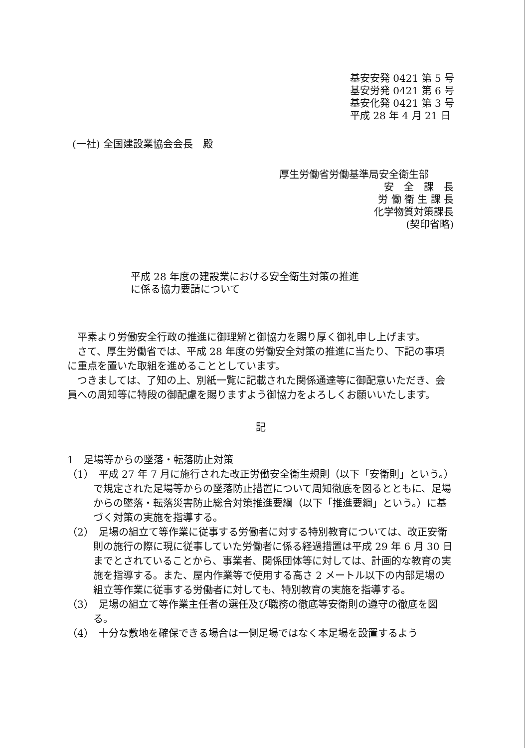基安安発 0421 第 5 号
基安労発 0421 第 6 号
基安化発 0421 第 3 号
平成 28 年 4 月 21 日
(一社) 全国建設業協会会長　殿
厚生労働省労働基準局安全衛生部
安　全　課　長
労 働 衛 生 課 長
化学物質対策課長
(契印省略)
平成 28 年度の建設業における安全衛生対策の推進
に係る協力要請について
平素より労働安全行政の推進に御理解と御協力を賜り厚く御礼申し上げます。
さて、厚生労働省では、平成 28 年度の労働安全対策の推進に当たり、下記の事項に重点を置いた取組を進めることとしています。
つきましては、了知の上、別紙一覧に記載された関係通達等に御配意いただき、会員への周知等に特段の御配慮を賜りますよう御協力をよろしくお願いいたします。
記
1　足場等からの墜落・転落防止対策
（1）　平成 27 年 7 月に施行された改正労働安全衛生規則（以下「安衛則」という。）で規定された足場等からの墜落防止措置について周知徹底を図るとともに、足場からの墜落・転落災害防止総合対策推進要綱（以下「推進要綱」という。）に基づく対策の実施を指導する。
（2）　足場の組立て等作業に従事する労働者に対する特別教育については、改正安衛則の施行の際に現に従事していた労働者に係る経過措置は平成 29 年 6 月 30 日までとされていることから、事業者、関係団体等に対しては、計画的な教育の実施を指導する。また、屋内作業等で使用する高さ 2 メートル以下の内部足場の組立等作業に従事する労働者に対しても、特別教育の実施を指導する。
（3）　足場の組立て等作業主任者の選任及び職務の徹底等安衛則の遵守の徹底を図る。
（4）　十分な敷地を確保できる場合は一側足場ではなく本足場を設置するよう